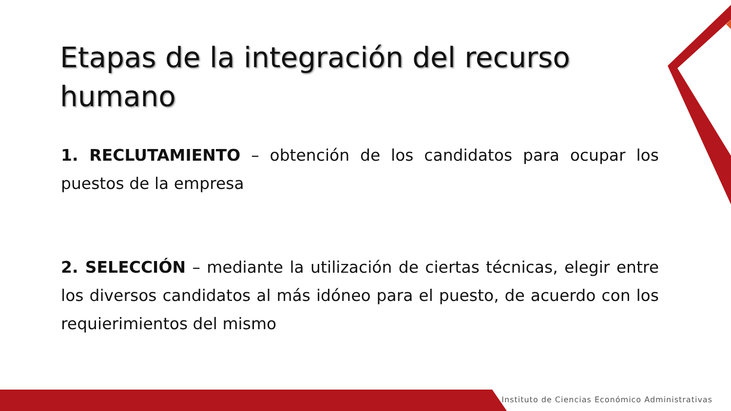Etapas de la integración del recurso humano
1. RECLUTAMIENTO – obtención de los candidatos para ocupar los puestos de la empresa
2. SELECCIÓN – mediante la utilización de ciertas técnicas, elegir entre los diversos candidatos al más idóneo para el puesto, de acuerdo con los requierimientos del mismo
Instituto de Ciencias Económico Administrativas